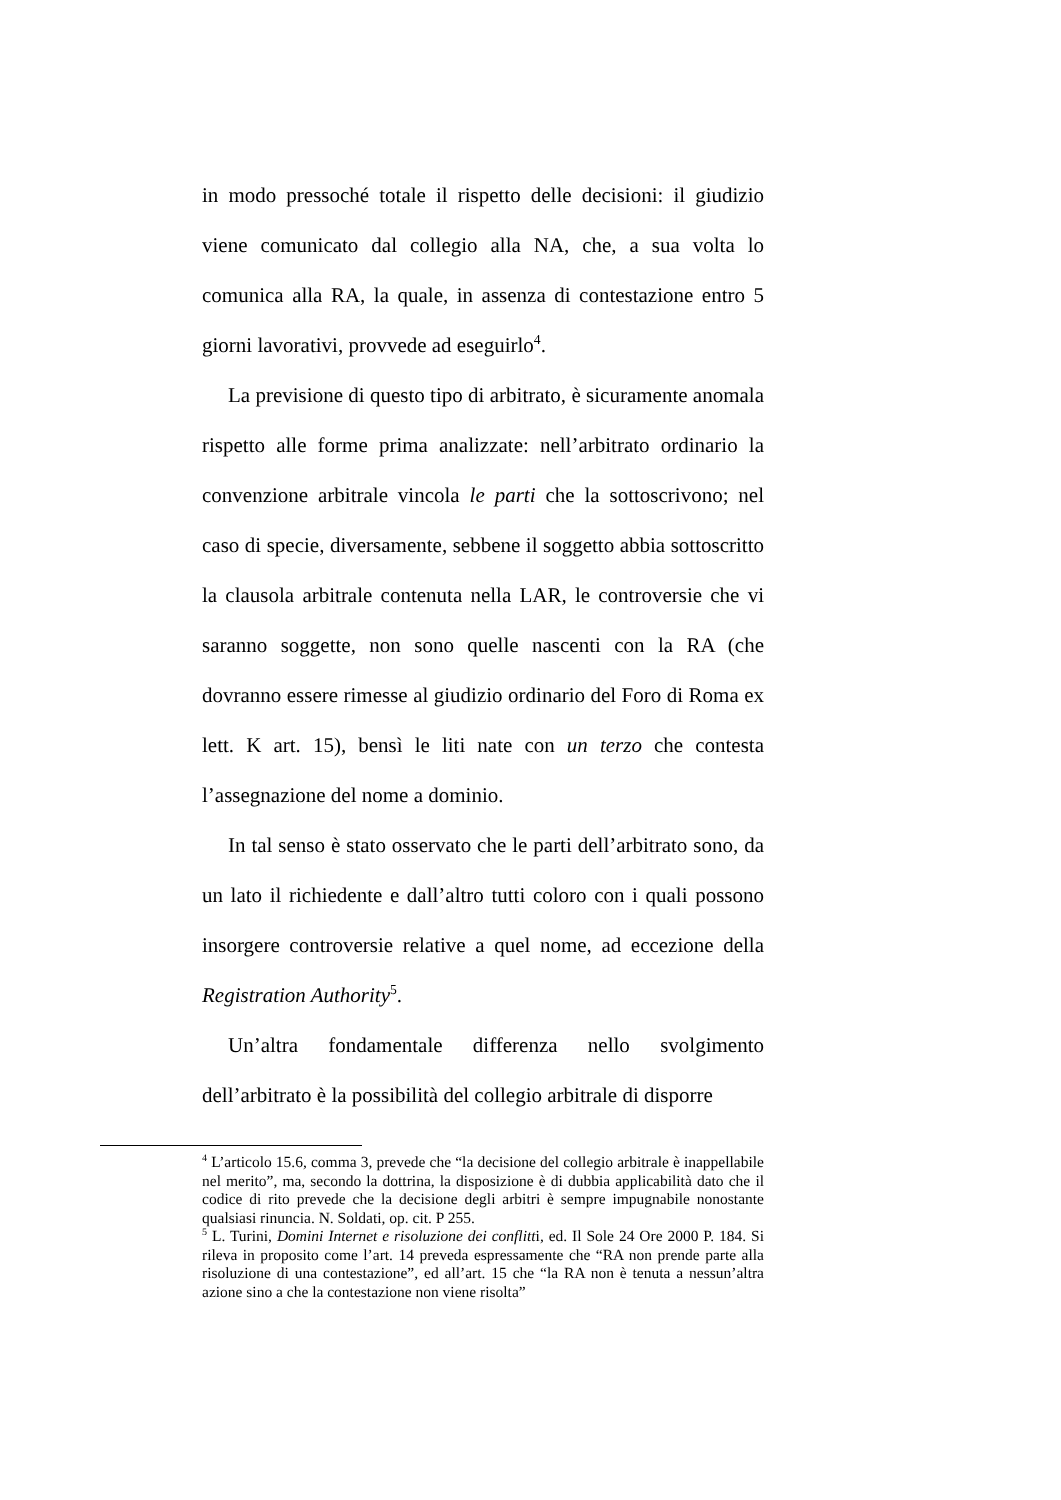in modo pressoché totale il rispetto delle decisioni: il giudizio viene comunicato dal collegio alla NA, che, a sua volta lo comunica alla RA, la quale, in assenza di contestazione entro 5 giorni lavorativi, provvede ad eseguirlo<sup>4</sup>.
La previsione di questo tipo di arbitrato, è sicuramente anomala rispetto alle forme prima analizzate: nell’arbitrato ordinario la convenzione arbitrale vincola le parti che la sottoscrivono; nel caso di specie, diversamente, sebbene il soggetto abbia sottoscritto la clausola arbitrale contenuta nella LAR, le controversie che vi saranno soggette, non sono quelle nascenti con la RA (che dovranno essere rimesse al giudizio ordinario del Foro di Roma ex lett. K art. 15), bensì le liti nate con un terzo che contesta l’assegnazione del nome a dominio.
In tal senso è stato osservato che le parti dell’arbitrato sono, da un lato il richiedente e dall’altro tutti coloro con i quali possono insorgere controversie relative a quel nome, ad eccezione della Registration Authority<sup>5</sup>.
Un’altra fondamentale differenza nello svolgimento dell’arbitrato è la possibilità del collegio arbitrale di disporre
<sup>4</sup> L’articolo 15.6, comma 3, prevede che “la decisione del collegio arbitrale è inappellabile nel merito”, ma, secondo la dottrina, la disposizione è di dubbia applicabilità dato che il codice di rito prevede che la decisione degli arbitri è sempre impugnabile nonostante qualsiasi rinuncia. N. Soldati, op. cit. P 255.
<sup>5</sup> L. Turini, Domini Internet e risoluzione dei conflitti, ed. Il Sole 24 Ore 2000 P. 184. Si rileva in proposito come l’art. 14 preveda espressamente che “RA non prende parte alla risoluzione di una contestazione”, ed all’art. 15 che “la RA non è tenuta a nessun’altra azione sino a che la contestazione non viene risolta”